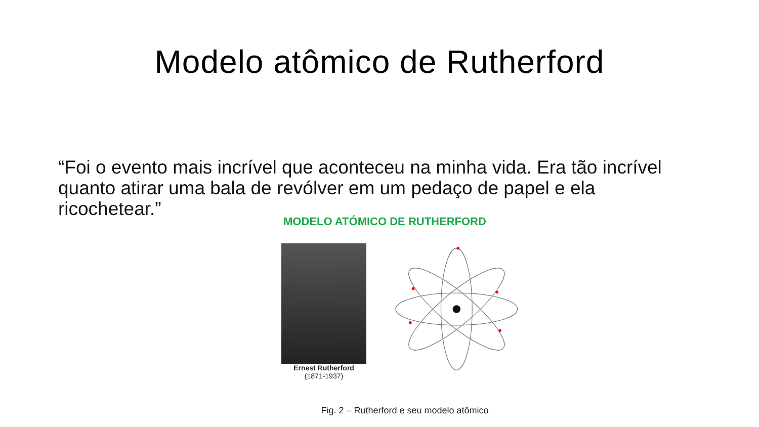Modelo atômico de Rutherford
“Foi o evento mais incrível que aconteceu na minha vida. Era tão incrível quanto atirar uma bala de revólver em um pedaço de papel e ela ricochetear.”
MODELO ATÓMICO DE RUTHERFORD
Ernest Rutherford
(1871-1937)
Fig. 2 – Rutherford e seu modelo atômico